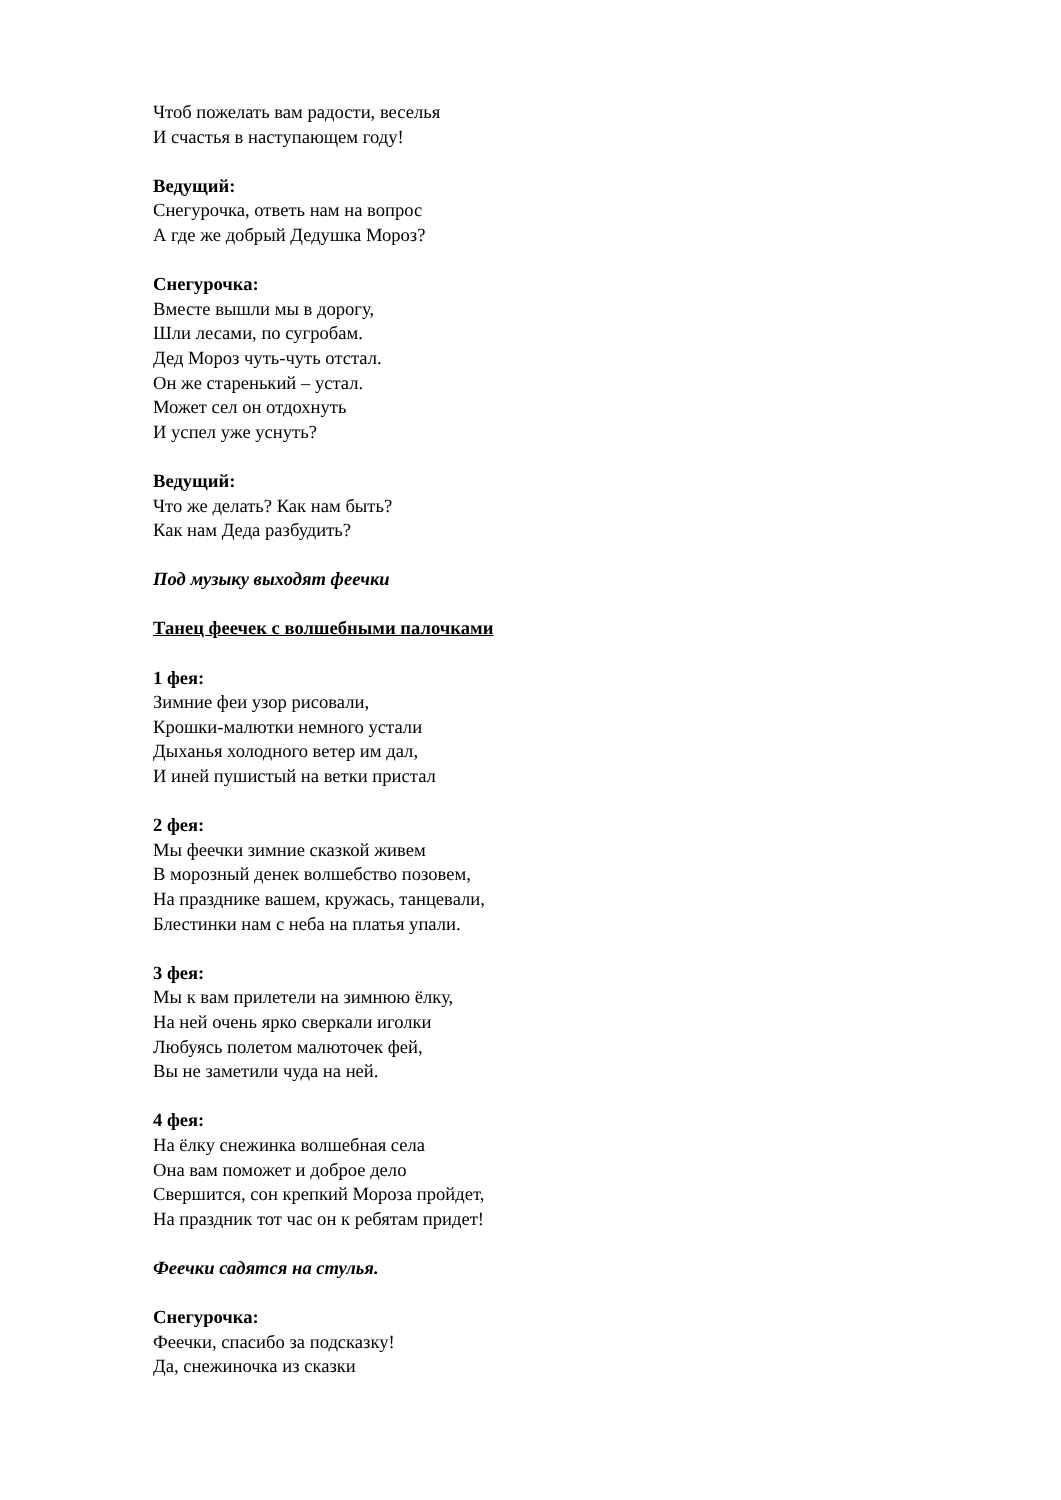Чтоб пожелать вам радости, веселья
И счастья в наступающем году!
Ведущий:
Снегурочка, ответь нам на вопрос
А где же добрый Дедушка Мороз?
Снегурочка:
Вместе вышли мы в дорогу,
Шли лесами, по сугробам.
Дед Мороз чуть-чуть отстал.
Он же старенький – устал.
Может сел он отдохнуть
И успел уже уснуть?
Ведущий:
Что же делать? Как нам быть?
Как нам Деда разбудить?
Под музыку выходят феечки
Танец феечек с волшебными палочками
1 фея:
Зимние феи узор рисовали,
Крошки-малютки немного устали
Дыханья холодного ветер им дал,
И иней пушистый на ветки пристал
2 фея:
Мы феечки зимние сказкой живем
В морозный денек волшебство позовем,
На празднике вашем, кружась, танцевали,
Блестинки нам с неба на платья упали.
3 фея:
Мы к вам прилетели на зимнюю ёлку,
На ней очень ярко сверкали иголки
Любуясь полетом малюточек фей,
Вы не заметили чуда на ней.
4 фея:
На ёлку снежинка волшебная села
Она вам поможет и доброе дело
Свершится, сон крепкий Мороза пройдет,
На праздник тот час он к ребятам придет!
Феечки садятся на стулья.
Снегурочка:
Феечки, спасибо за подсказку!
Да, снежиночка из сказки